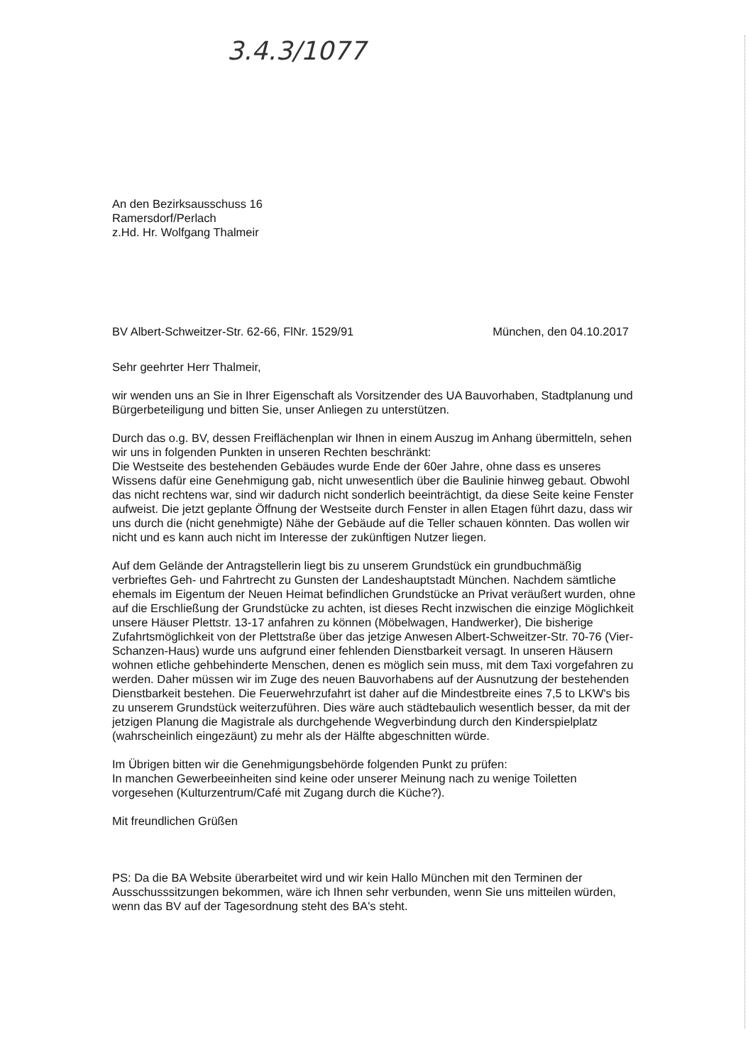3.4.3/1077
An den Bezirksausschuss 16
Ramersdorf/Perlach
z.Hd. Hr. Wolfgang Thalmeir
BV Albert-Schweitzer-Str. 62-66, FlNr. 1529/91 München, den 04.10.2017
Sehr geehrter Herr Thalmeir,
wir wenden uns an Sie in Ihrer Eigenschaft als Vorsitzender des UA Bauvorhaben, Stadtplanung und Bürgerbeteiligung und bitten Sie, unser Anliegen zu unterstützen.
Durch das o.g. BV, dessen Freiflächenplan wir Ihnen in einem Auszug im Anhang übermitteln, sehen wir uns in folgenden Punkten in unseren Rechten beschränkt:
Die Westseite des bestehenden Gebäudes wurde Ende der 60er Jahre, ohne dass es unseres Wissens dafür eine Genehmigung gab, nicht unwesentlich über die Baulinie hinweg gebaut. Obwohl das nicht rechtens war, sind wir dadurch nicht sonderlich beeinträchtigt, da diese Seite keine Fenster aufweist. Die jetzt geplante Öffnung der Westseite durch Fenster in allen Etagen führt dazu, dass wir uns durch die (nicht genehmigte) Nähe der Gebäude auf die Teller schauen könnten. Das wollen wir nicht und es kann auch nicht im Interesse der zukünftigen Nutzer liegen.
Auf dem Gelände der Antragstellerin liegt bis zu unserem Grundstück ein grundbuchmäßig verbrieftes Geh- und Fahrtrecht zu Gunsten der Landeshauptstadt München. Nachdem sämtliche ehemals im Eigentum der Neuen Heimat befindlichen Grundstücke an Privat veräußert wurden, ohne auf die Erschließung der Grundstücke zu achten, ist dieses Recht inzwischen die einzige Möglichkeit unsere Häuser Plettstr. 13-17 anfahren zu können (Möbelwagen, Handwerker), Die bisherige Zufahrtsmöglichkeit von der Plettstraße über das jetzige Anwesen Albert-Schweitzer-Str. 70-76 (Vier-Schanzen-Haus) wurde uns aufgrund einer fehlenden Dienstbarkeit versagt. In unseren Häusern wohnen etliche gehbehinderte Menschen, denen es möglich sein muss, mit dem Taxi vorgefahren zu werden. Daher müssen wir im Zuge des neuen Bauvorhabens auf der Ausnutzung der bestehenden Dienstbarkeit bestehen. Die Feuerwehrzufahrt ist daher auf die Mindestbreite eines 7,5 to LKW's bis zu unserem Grundstück weiterzuführen. Dies wäre auch städtebaulich wesentlich besser, da mit der jetzigen Planung die Magistrale als durchgehende Wegverbindung durch den Kinderspielplatz (wahrscheinlich eingezäunt) zu mehr als der Hälfte abgeschnitten würde.
Im Übrigen bitten wir die Genehmigungsbehörde folgenden Punkt zu prüfen:
In manchen Gewerbeeinheiten sind keine oder unserer Meinung nach zu wenige Toiletten vorgesehen (Kulturzentrum/Café mit Zugang durch die Küche?).
Mit freundlichen Grüßen
PS: Da die BA Website überarbeitet wird und wir kein Hallo München mit den Terminen der Ausschusssitzungen bekommen, wäre ich Ihnen sehr verbunden, wenn Sie uns mitteilen würden, wenn das BV auf der Tagesordnung steht des BA's steht.